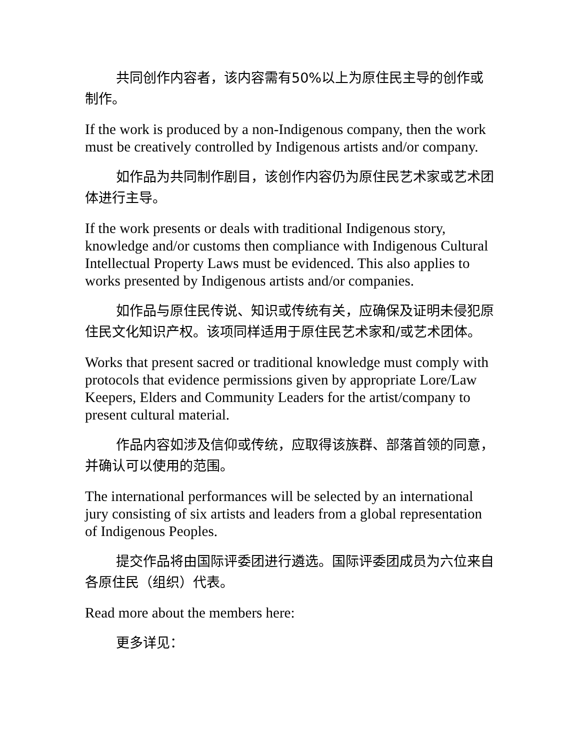共同创作内容者，该内容需有50%以上为原住民主导的创作或制作。
If the work is produced by a non-Indigenous company, then the work must be creatively controlled by Indigenous artists and/or company.
如作品为共同制作剧目，该创作内容仍为原住民艺术家或艺术团体进行主导。
If the work presents or deals with traditional Indigenous story, knowledge and/or customs then compliance with Indigenous Cultural Intellectual Property Laws must be evidenced. This also applies to works presented by Indigenous artists and/or companies.
如作品与原住民传说、知识或传统有关，应确保及证明未侵犯原住民文化知识产权。该项同样适用于原住民艺术家和/或艺术团体。
Works that present sacred or traditional knowledge must comply with protocols that evidence permissions given by appropriate Lore/Law Keepers, Elders and Community Leaders for the artist/company to present cultural material.
作品内容如涉及信仰或传统，应取得该族群、部落首领的同意，并确认可以使用的范围。
The international performances will be selected by an international jury consisting of six artists and leaders from a global representation of Indigenous Peoples.
提交作品将由国际评委团进行遴选。国际评委团成员为六位来自各原住民（组织）代表。
Read more about the members here:
更多详见：